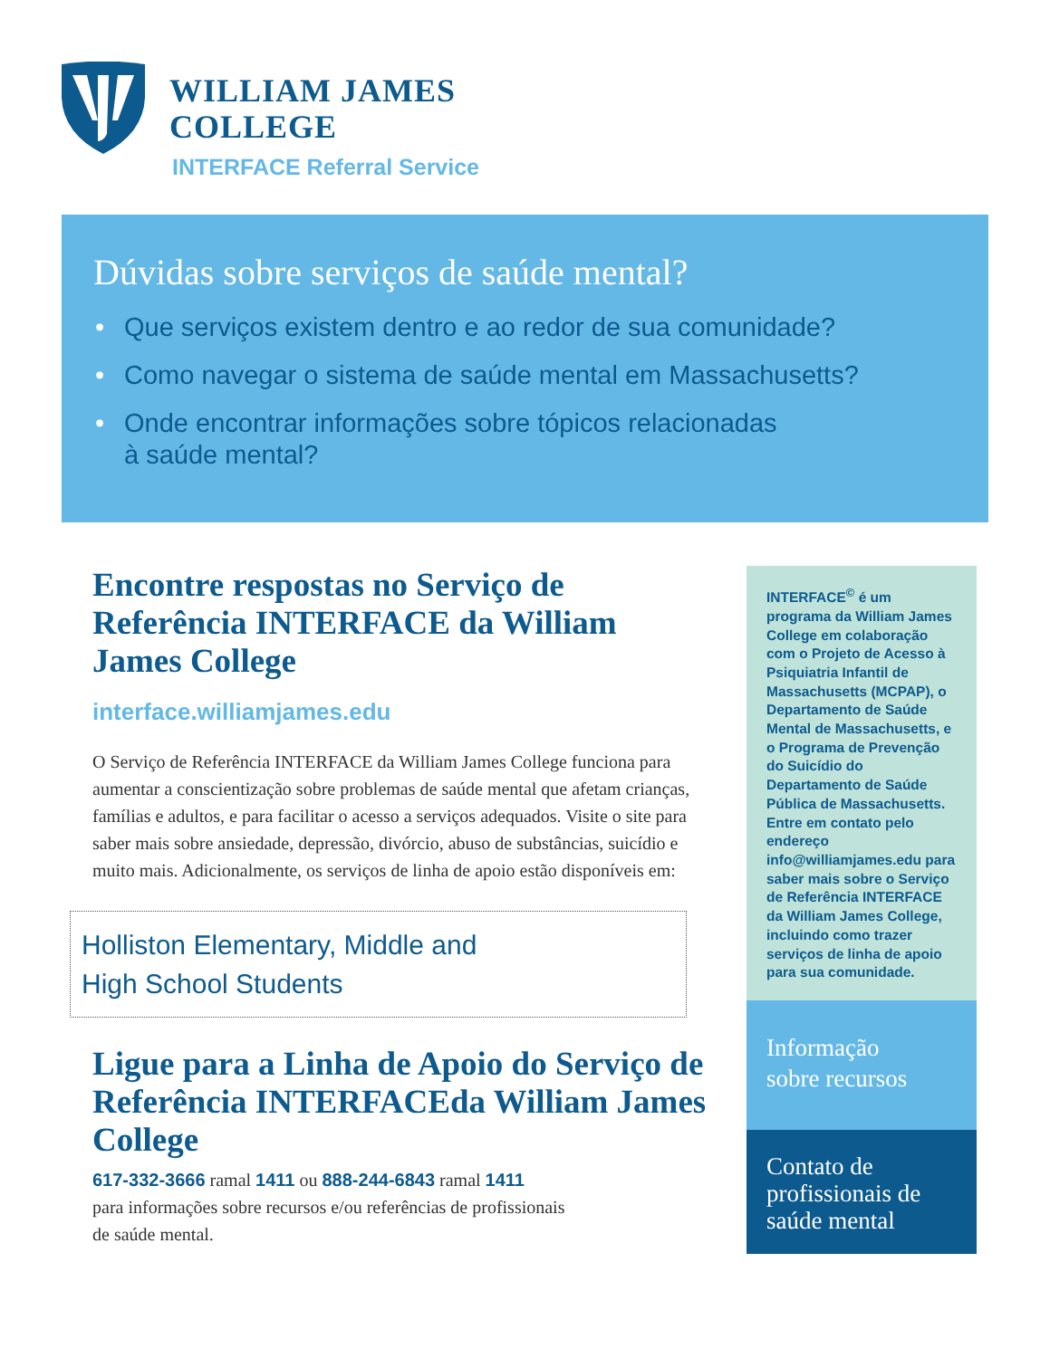WILLIAM JAMES
COLLEGE
INTERFACE Referral Service
Dúvidas sobre serviços de saúde mental?
• Que serviços existem dentro e ao redor de sua comunidade?
• Como navegar o sistema de saúde mental em Massachusetts?
• Onde encontrar informações sobre tópicos relacionadas
à saúde mental?
Encontre respostas no Serviço de Referência INTERFACE da William James College
interface.williamjames.edu
O Serviço de Referência INTERFACE da William James College funciona para aumentar a conscientização sobre problemas de saúde mental que afetam crianças, famílias e adultos, e para facilitar o acesso a serviços adequados. Visite o site para saber mais sobre ansiedade, depressão, divórcio, abuso de substâncias, suicídio e muito mais. Adicionalmente, os serviços de linha de apoio estão disponíveis em:
Holliston Elementary, Middle and
High School Students
Ligue para a Linha de Apoio do Serviço de Referência INTERFACEda William James College
617-332-3666 ramal 1411 ou 888-244-6843 ramal 1411
para informações sobre recursos e/ou referências de profissionais
de saúde mental.
INTERFACE<sup>©</sup> é um programa da William James College em colaboração com o Projeto de Acesso à Psiquiatria Infantil de Massachusetts (MCPAP), o Departamento de Saúde Mental de Massachusetts, e o Programa de Prevenção do Suicídio do Departamento de Saúde Pública de Massachusetts. Entre em contato pelo endereço info@williamjames.edu para saber mais sobre o Serviço de Referência INTERFACE da William James College, incluindo como trazer serviços de linha de apoio para sua comunidade.
Informação
sobre recursos
Contato de
profissionais de
saúde mental